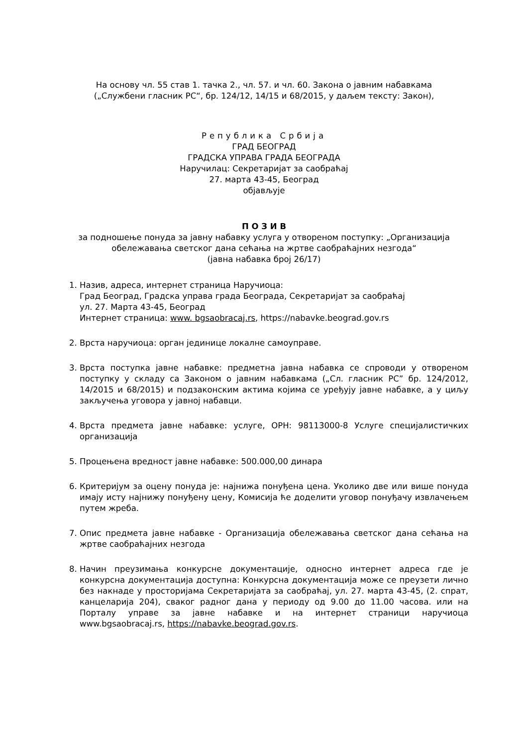На основу чл. 55 став 1. тачка 2., чл. 57. и чл. 60. Закона о јавним набавкама
(„Службени гласник РС“, бр. 124/12, 14/15 и 68/2015, у даљем тексту: Закон),
Република Србија
ГРАД БЕОГРАД
ГРАДСКА УПРАВА ГРАДА БЕОГРАДА
Наручилац: Секретаријат за саобраћај
27. марта 43-45, Београд
објављује
П О З И В
за подношење понуда за јавну набавку услуга у отвореном поступку: „Организација обележавања светског дана сећања на жртве саобраћајних незгода“
(јавна набавка број 26/17)
1. Назив, адреса, интернет страница Наручиоца:
Град Београд, Градска управа града Београда, Секретаријат за саобраћај
ул. 27. Марта 43-45, Београд
Интернет страница: www. bgsaobracaj.rs, https://nabavke.beograd.gov.rs
2. Врста наручиоца: орган јединице локалне самоуправе.
3. Врста поступка јавне набавке: предметна јавна набавка се спроводи у отвореном поступку у складу са Законом о јавним набавкама („Сл. гласник РС” бр. 124/2012, 14/2015 и 68/2015) и подзаконским актима којима се уређују јавне набавке, а у циљу закључења уговора у јавној набавци.
4. Врста предмета јавне набавке: услуге, ОРН: 98113000-8 Услуге специјалистичких организација
5. Процењена вредност јавне набавке: 500.000,00 динара
6. Критеријум за оцену понуда је: најнижа понуђена цена. Уколико две или више понуда имају исту најнижу понуђену цену, Комисија ће доделити уговор понуђачу извлачењем путем жреба.
7. Опис предмета јавне набавке - Организација обележавања светског дана сећања на жртве саобраћајних незгода
8. Начин преузимања конкурсне документације, односно интернет адреса где је конкурсна документација доступна: Конкурсна документација може се преузети лично без накнаде у просторијама Секретаријата за саобраћај, ул. 27. марта 43-45, (2. спрат, канцеларија 204), сваког радног дана у периоду од 9.00 до 11.00 часова. или на Порталу управе за јавне набавке и на интернет страници наручиоца www.bgsaobracaj.rs, https://nabavke.beograd.gov.rs.